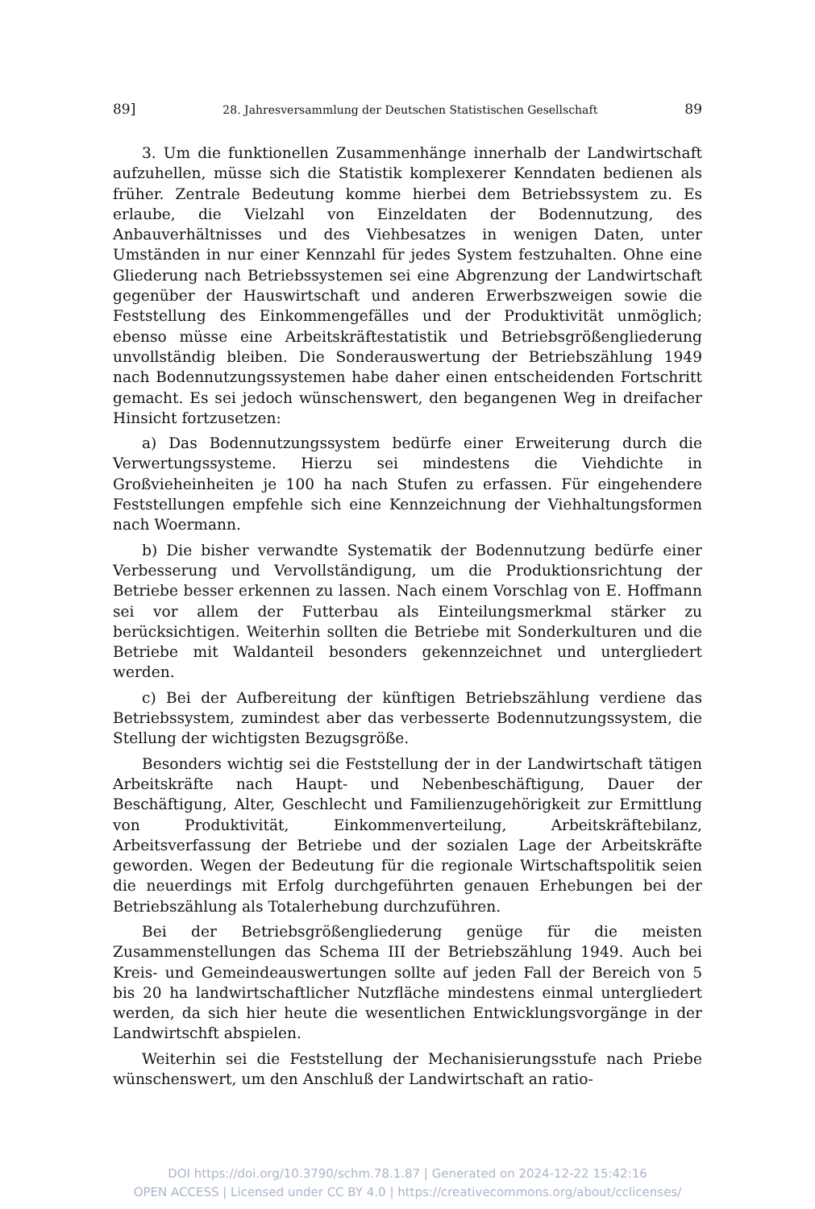89] 28. Jahresversammlung der Deutschen Statistischen Gesellschaft 89
3. Um die funktionellen Zusammenhänge innerhalb der Landwirtschaft aufzuhellen, müsse sich die Statistik komplexerer Kenndaten bedienen als früher. Zentrale Bedeutung komme hierbei dem Betriebssystem zu. Es erlaube, die Vielzahl von Einzeldaten der Bodennutzung, des Anbauverhältnisses und des Viehbesatzes in wenigen Daten, unter Umständen in nur einer Kennzahl für jedes System festzuhalten. Ohne eine Gliederung nach Betriebssystemen sei eine Abgrenzung der Landwirtschaft gegenüber der Hauswirtschaft und anderen Erwerbszweigen sowie die Feststellung des Einkommengefälles und der Produktivität unmöglich; ebenso müsse eine Arbeitskräftestatistik und Betriebsgrößengliederung unvollständig bleiben. Die Sonderauswertung der Betriebszählung 1949 nach Bodennutzungssystemen habe daher einen entscheidenden Fortschritt gemacht. Es sei jedoch wünschenswert, den begangenen Weg in dreifacher Hinsicht fortzusetzen:
a) Das Bodennutzungssystem bedürfe einer Erweiterung durch die Verwertungssysteme. Hierzu sei mindestens die Viehdichte in Großvieheinheiten je 100 ha nach Stufen zu erfassen. Für eingehendere Feststellungen empfehle sich eine Kennzeichnung der Viehhaltungsformen nach Woermann.
b) Die bisher verwandte Systematik der Bodennutzung bedürfe einer Verbesserung und Vervollständigung, um die Produktionsrichtung der Betriebe besser erkennen zu lassen. Nach einem Vorschlag von E. Hoffmann sei vor allem der Futterbau als Einteilungsmerkmal stärker zu berücksichtigen. Weiterhin sollten die Betriebe mit Sonderkulturen und die Betriebe mit Waldanteil besonders gekennzeichnet und untergliedert werden.
c) Bei der Aufbereitung der künftigen Betriebszählung verdiene das Betriebssystem, zumindest aber das verbesserte Bodennutzungssystem, die Stellung der wichtigsten Bezugsgröße.
Besonders wichtig sei die Feststellung der in der Landwirtschaft tätigen Arbeitskräfte nach Haupt- und Nebenbeschäftigung, Dauer der Beschäftigung, Alter, Geschlecht und Familienzugehörigkeit zur Ermittlung von Produktivität, Einkommenverteilung, Arbeitskräftebilanz, Arbeitsverfassung der Betriebe und der sozialen Lage der Arbeitskräfte geworden. Wegen der Bedeutung für die regionale Wirtschaftspolitik seien die neuerdings mit Erfolg durchgeführten genauen Erhebungen bei der Betriebszählung als Totalerhebung durchzuführen.
Bei der Betriebsgrößengliederung genüge für die meisten Zusammenstellungen das Schema III der Betriebszählung 1949. Auch bei Kreis- und Gemeindeauswertungen sollte auf jeden Fall der Bereich von 5 bis 20 ha landwirtschaftlicher Nutzfläche mindestens einmal untergliedert werden, da sich hier heute die wesentlichen Entwicklungsvorgänge in der Landwirtschft abspielen.
Weiterhin sei die Feststellung der Mechanisierungsstufe nach Priebe wünschenswert, um den Anschluß der Landwirtschaft an ratio-
DOI https://doi.org/10.3790/schm.78.1.87 | Generated on 2024-12-22 15:42:16
OPEN ACCESS | Licensed under CC BY 4.0 | https://creativecommons.org/about/cclicenses/